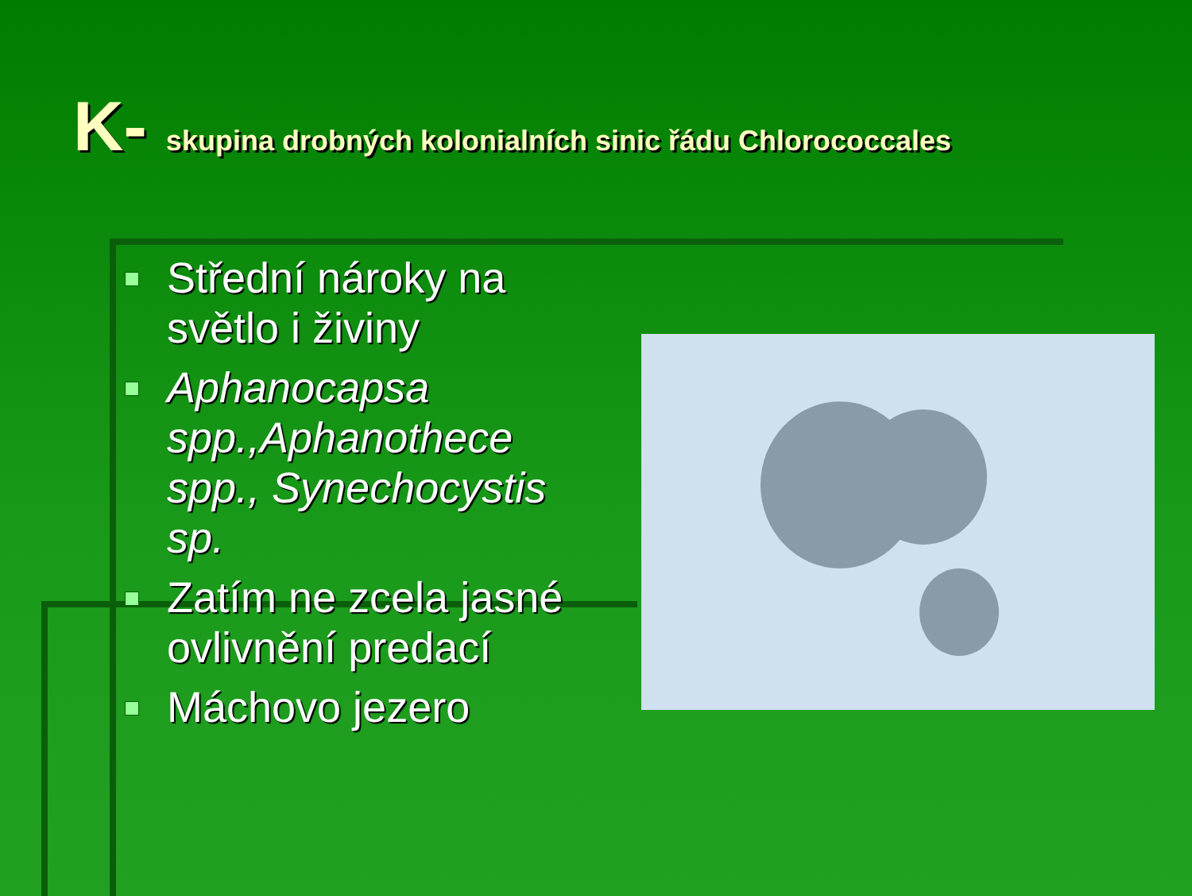K- skupina drobných kolonialních sinic řádu Chlorococcales
Střední nároky na světlo i živiny
Aphanocapsa spp.,Aphanothece spp., Synechocystis sp.
Zatím ne zcela jasné ovlivnění predací
Máchovo jezero